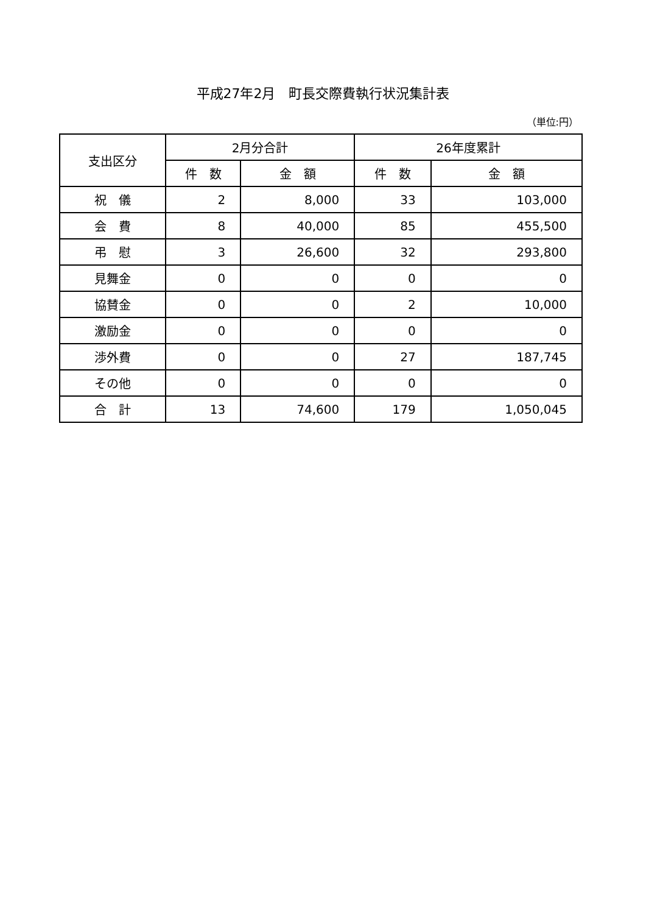平成27年2月　町長交際費執行状況集計表
（単位:円）
| 支出区分 | 2月分合計 | | 26年度累計 | |
| --- | --- | --- | --- | --- |
| | 件 数 | 金 額 | 件 数 | 金 額 |
| 祝 儀 | 2 | 8,000 | 33 | 103,000 |
| 会 費 | 8 | 40,000 | 85 | 455,500 |
| 弔 慰 | 3 | 26,600 | 32 | 293,800 |
| 見舞金 | 0 | 0 | 0 | 0 |
| 協賛金 | 0 | 0 | 2 | 10,000 |
| 激励金 | 0 | 0 | 0 | 0 |
| 渉外費 | 0 | 0 | 27 | 187,745 |
| その他 | 0 | 0 | 0 | 0 |
| 合 計 | 13 | 74,600 | 179 | 1,050,045 |